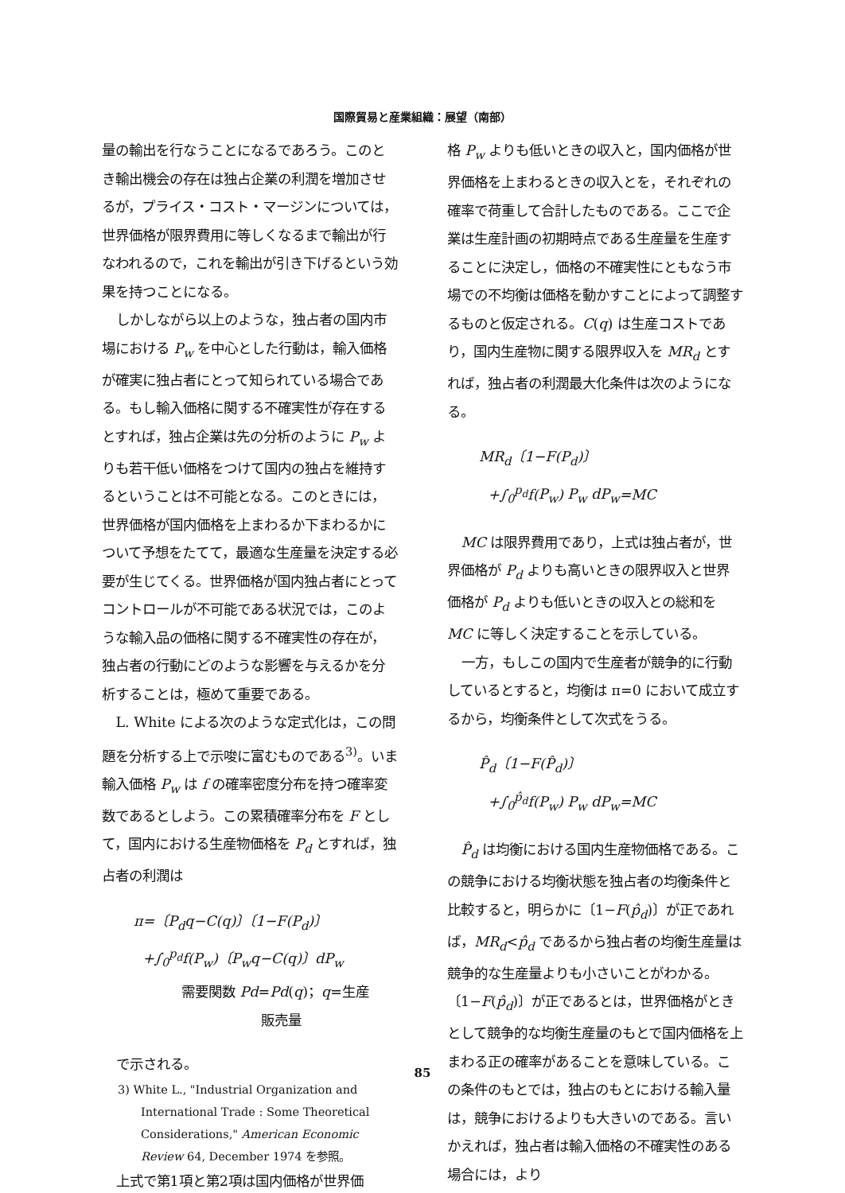国際貿易と産業組織：展望（南部）
量の輸出を行なうことになるであろう。このとき輸出機会の存在は独占企業の利潤を増加させるが，プライス・コスト・マージンについては，世界価格が限界費用に等しくなるまで輸出が行なわれるので，これを輸出が引き下げるという効果を持つことになる。
しかしながら以上のような，独占者の国内市場における P<sub>w</sub> を中心とした行動は，輸入価格が確実に独占者にとって知られている場合である。もし輸入価格に関する不確実性が存在するとすれば，独占企業は先の分析のように P<sub>w</sub> よりも若干低い価格をつけて国内の独占を維持するということは不可能となる。このときには，世界価格が国内価格を上まわるか下まわるかについて予想をたてて，最適な生産量を決定する必要が生じてくる。世界価格が国内独占者にとってコントロールが不可能である状況では，このような輸入品の価格に関する不確実性の存在が，独占者の行動にどのような影響を与えるかを分析することは，極めて重要である。
L. White による次のような定式化は，この問題を分析する上で示唆に富むものである<sup>3)</sup>。いま輸入価格 P<sub>w</sub> は f の確率密度分布を持つ確率変数であるとしよう。この累積確率分布を F として，国内における生産物価格を P<sub>d</sub> とすれば，独占者の利潤は
π=〔P<sub>d</sub>q−C(q)〕〔1−F(P<sub>d</sub>)〕
+∫<sub>0</sub><sup>p<sub>d</sub></sup>f(P<sub>w</sub>)〔P<sub>w</sub>q−C(q)〕dP<sub>w</sub>
需要関数 Pd=Pd(q)；q=生産
販売量
で示される。
3) White L., "Industrial Organization and International Trade : Some Theoretical Considerations," American Economic Review 64, December 1974 を参照。
上式で第1項と第2項は国内価格が世界価
格 P<sub>w</sub> よりも低いときの収入と，国内価格が世界価格を上まわるときの収入とを，それぞれの確率で荷重して合計したものである。ここで企業は生産計画の初期時点である生産量を生産することに決定し，価格の不確実性にともなう市場での不均衡は価格を動かすことによって調整するものと仮定される。C(q) は生産コストであり，国内生産物に関する限界収入を MR<sub>d</sub> とすれば，独占者の利潤最大化条件は次のようになる。
MR<sub>d</sub>〔1−F(P<sub>d</sub>)〕
+∫<sub>0</sub><sup>p<sub>d</sub></sup>f(P<sub>w</sub>) P<sub>w</sub> dP<sub>w</sub>=MC
MC は限界費用であり，上式は独占者が，世界価格が P<sub>d</sub> よりも高いときの限界収入と世界価格が P<sub>d</sub> よりも低いときの収入との総和を MC に等しく決定することを示している。
一方，もしこの国内で生産者が競争的に行動しているとすると，均衡は π=0 において成立するから，均衡条件として次式をうる。
P̂<sub>d</sub>〔1−F(P̂<sub>d</sub>)〕
+∫<sub>0</sub><sup>p̂<sub>d</sub></sup>f(P<sub>w</sub>) P<sub>w</sub> dP<sub>w</sub>=MC
P̂<sub>d</sub> は均衡における国内生産物価格である。この競争における均衡状態を独占者の均衡条件と比較すると，明らかに〔1−F(p̂<sub>d</sub>)〕が正であれば，MR<sub>d</sub><p̂<sub>d</sub> であるから独占者の均衡生産量は競争的な生産量よりも小さいことがわかる。〔1−F(p̂<sub>d</sub>)〕が正であるとは，世界価格がときとして競争的な均衡生産量のもとで国内価格を上まわる正の確率があることを意味している。この条件のもとでは，独占のもとにおける輸入量は，競争におけるよりも大きいのである。言いかえれば，独占者は輸入価格の不確実性のある場合には，より
85